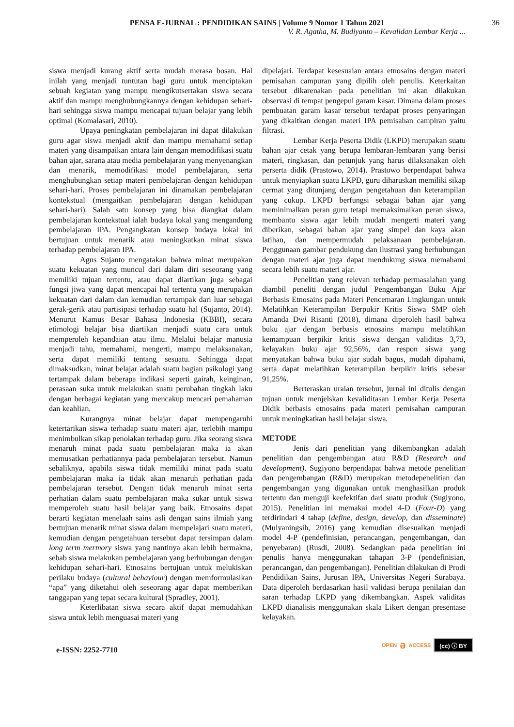PENSA E-JURNAL : PENDIDIKAN SAINS | Volume 9 Nomor 1 Tahun 2021 36
V. R. Agatha, M. Budiyanto – Kevalidan Lembar Kerja ...
siswa menjadi kurang aktif serta mudah merasa bosan. Hal inilah yang menjadi tuntutan bagi guru untuk menciptakan sebuah kegiatan yang mampu mengikutsertakan siswa secara aktif dan mampu menghubungkannya dengan kehidupan sehari-hari sehingga siswa mampu mencapai tujuan belajar yang lebih optimal (Komalasari, 2010).
Upaya peningkatan pembelajaran ini dapat dilakukan guru agar siswa menjadi aktif dan mampu memahami setiap materi yang disampaikan antara lain dengan memodifikasi suatu bahan ajar, sarana atau media pembelajaran yang menyenangkan dan menarik, memodifikasi model pembelajaran, serta menghubungkan setiap materi pembelajaran dengan kehidupan sehari-hari. Proses pembelajaran ini dinamakan pembelajaran kontekstual (mengaitkan pembelajaran dengan kehidupan sehari-hari). Salah satu konsep yang bisa diangkat dalam pembelajaran kontekstual ialah budaya lokal yang mengandung pembelajaran IPA. Pengangkatan konsep budaya lokal ini bertujuan untuk menarik atau meningkatkan minat siswa terhadap pembelajaran IPA.
Agus Sujanto mengatakan bahwa minat merupakan suatu kekuatan yang muncul dari dalam diri seseorang yang memiliki tujuan tertentu, atau dapat diartikan juga sebagai fungsi jiwa yang dapat mencapai hal tertentu yang merupakan kekuatan dari dalam dan kemudian tertampak dari luar sebagai gerak-gerik atau partisipasi terhadap suatu hal (Sujanto, 2014). Menurut Kamus Besar Bahasa Indonesia (KBBI), secara etimologi belajar bisa diartikan menjadi suatu cara untuk memperoleh kepandaian atau ilmu. Melalui belajar manusia menjadi tahu, memahami, mengerti, mampu melaksanakan, serta dapat memiliki tentang sesuatu. Sehingga dapat dimaksudkan, minat belajar adalah suatu bagian psikologi yang tertampak dalam beberapa indikasi seperti gairah, keinginan, perasaan suka untuk melakukan suatu perubahan tingkah laku dengan berbagai kegiatan yang mencakup mencari pemahaman dan keahlian.
Kurangnya minat belajar dapat mempengaruhi ketertarikan siswa terhadap suatu materi ajar, terlebih mampu menimbulkan sikap penolakan terhadap guru. Jika seorang siswa menaruh minat pada suatu pembelajaran maka ia akan memusatkan perhatiannya pada pembelajaran tersebut. Namun sebaliknya, apabila siswa tidak memiliki minat pada suatu pembelajaran maka ia tidak akan menaruh perhatian pada pembelajaran tersebut. Dengan tidak menaruh minat serta perhatian dalam suatu pembelajaran maka sukar untuk siswa memperoleh suatu hasil belajar yang baik. Etnosains dapat berarti kegiatan menelaah sains asli dengan sains ilmiah yang bertujuan menarik minat siswa dalam mempelajari suatu materi, kemudian dengan pengetahuan tersebut dapat tersimpan dalam long term mermory siswa yang nantinya akan lebih bermakna, sebab siswa melakukan pembelajaran yang berhubungan dengan kehidupan sehari-hari. Etnosains bertujuan untuk melukiskan perilaku budaya (cultural behaviour) dengan memformulasikan “apa” yang diketahui oleh seseorang agar dapat memberikan tanggapan yang tepat secara kultural (Spradley, 2001).
Keterlibatan siswa secara aktif dapat memudahkan siswa untuk lebih menguasai materi yang
dipelajari. Terdapat kesesuaian antara etnosains dengan materi pemisahan campuran yang dipilih oleh penulis. Keterkaitan tersebut dikarenakan pada penelitian ini akan dilakukan observasi di tempat pengepul garam kasar. Dimana dalam proses pembuatan garam kasar tersebut terdapat proses penyaringan yang dikaitkan dengan materi IPA pemisahan campiran yaitu filtrasi.
Lembar Kerja Peserta Didik (LKPD) merupakan suatu bahan ajar cetak yang berupa lembaran-lembaran yang berisi materi, ringkasan, dan petunjuk yang harus dilaksanakan oleh perserta didik (Prastowo, 2014). Prastowo berpendapat bahwa untuk menyiapkan suatu LKPD, guru diharuskan memiliki sikap cermat yang ditunjang dengan pengetahuan dan keterampilan yang cukup. LKPD berfungsi sebagai bahan ajar yang meminimalkan peran guru tetapi memaksimalkan peran siswa, membantu siswa agar lebih mudah mengerti materi yang diberikan, sebagai bahan ajar yang simpel dan kaya akan latihan, dan mempermudah pelaksanaan pembelajaran. Penggunaan gambar pendukung dan ilustrasi yang berhubungan dengan materi ajar juga dapat mendukung siswa memahami secara lebih suatu materi ajar.
Penelitian yang relevan terhadap permasalahan yang diambil peneliti dengan judul Pengembangan Buku Ajar Berbasis Etnosains pada Materi Pencemaran Lingkungan untuk Melatihkan Keterampilan Berpukir Kritis Siswa SMP oleh Amanda Dwi Risanti (2018), dimana diperoleh hasil bahwa buku ajar dengan berbasis etnosains mampu melatihkan kemampuan berpikir kritis siswa dengan validitas 3,73, kelayakan buku ajar 92,56%, dan respon siswa yang menyatakan bahwa buku ajar sudah bagus, mudah dipahami, serta dapat melatihkan keterampilan berpikir kritis sebesar 91,25%.
Berteraskan uraian tersebut, jurnal ini ditulis dengan tujuan untuk menjelskan kevaliditasan Lembar Kerja Peserta Didik berbasis etnosains pada materi pemisahan campuran untuk meningkatkan hasil belajar siswa.
METODE
Jenis dari penelitian yang dikembangkan adalah penelitian dan pengembangan atau R&D (Research and development). Sugiyono berpendapat bahwa metode penelitian dan pengembangan (R&D) merupakan metodepenelitian dan pengembangan yang digunakan untuk menghasilkan produk tertentu dan menguji keefektifan dari suatu produk (Sugiyono, 2015). Penelitian ini memakai model 4-D (Four-D) yang terdirindari 4 tahap (define, design, develop, dan disseminate) (Mulyaningsih, 2016) yang kemudian disesuaikan menjadi model 4-P (pendefinisian, perancangan, pengembangan, dan penyebaran) (Rusdi, 2008). Sedangkan pada penelitian ini penulis hanya menggunakan tahapan 3-P (pendefinisian, perancangan, dan pengembangan). Penelitian dilakukan di Prodi Pendidikan Sains, Jurusan IPA, Universitas Negeri Surabaya. Data diperoleh berdasarkan hasil validasi berupa penilaian dan saran terhadap LKPD yang dikembangkan. Aspek validitas LKPD dianalisis menggunakan skala Likert dengan presentase kelayakan.
e-ISSN: 2252-7710
OPEN ə ACCESS (cc) ⓘ BY